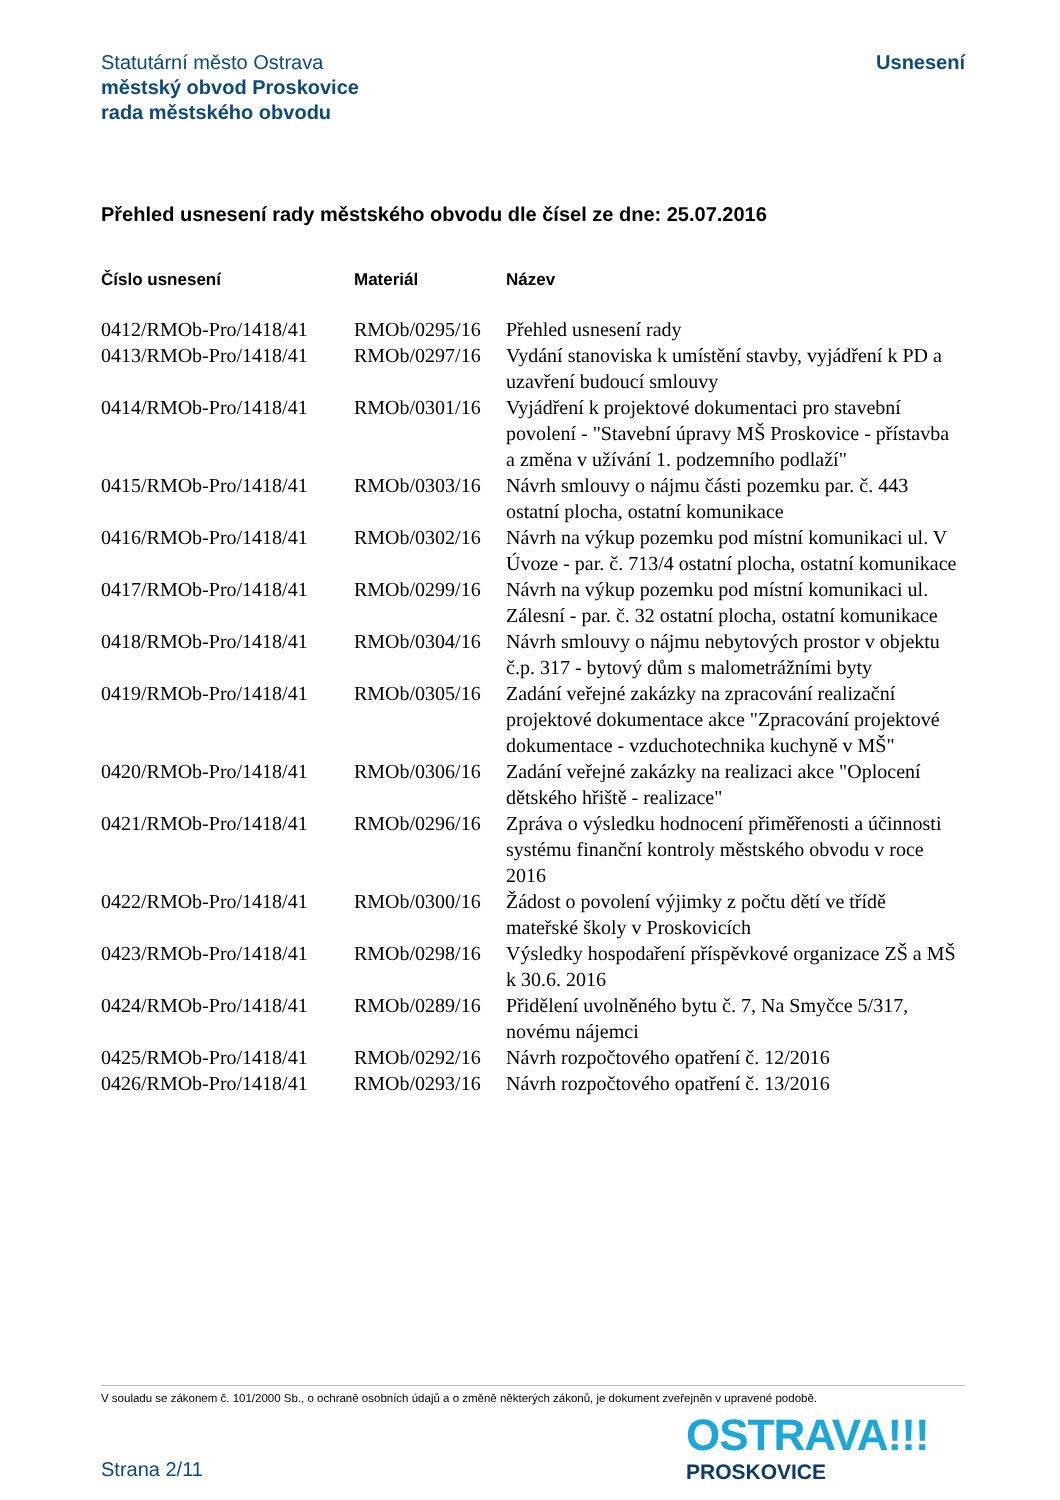Statutární město Ostrava
městský obvod Proskovice
rada městského obvodu
Usnesení
Přehled usnesení rady městského obvodu dle čísel ze dne: 25.07.2016
| Číslo usnesení | Materiál | Název |
| --- | --- | --- |
| 0412/RMOb-Pro/1418/41 | RMOb/0295/16 | Přehled usnesení rady |
| 0413/RMOb-Pro/1418/41 | RMOb/0297/16 | Vydání stanoviska k umístění stavby, vyjádření k PD a uzavření budoucí smlouvy |
| 0414/RMOb-Pro/1418/41 | RMOb/0301/16 | Vyjádření k projektové dokumentaci pro stavební povolení - "Stavební úpravy MŠ Proskovice - přístavba a změna v užívání 1. podzemního podlaží" |
| 0415/RMOb-Pro/1418/41 | RMOb/0303/16 | Návrh smlouvy o nájmu části pozemku par. č. 443 ostatní plocha, ostatní komunikace |
| 0416/RMOb-Pro/1418/41 | RMOb/0302/16 | Návrh na výkup pozemku pod místní komunikaci ul. V Úvoze - par. č. 713/4 ostatní plocha, ostatní komunikace |
| 0417/RMOb-Pro/1418/41 | RMOb/0299/16 | Návrh na výkup pozemku pod místní komunikaci ul. Zálesní - par. č. 32 ostatní plocha, ostatní komunikace |
| 0418/RMOb-Pro/1418/41 | RMOb/0304/16 | Návrh smlouvy o nájmu nebytových prostor v objektu č.p. 317 - bytový dům s malometrážními byty |
| 0419/RMOb-Pro/1418/41 | RMOb/0305/16 | Zadání veřejné zakázky na zpracování realizační projektové dokumentace akce "Zpracování projektové dokumentace - vzduchotechnika kuchyně v MŠ" |
| 0420/RMOb-Pro/1418/41 | RMOb/0306/16 | Zadání veřejné zakázky na realizaci akce "Oplocení dětského hřiště - realizace" |
| 0421/RMOb-Pro/1418/41 | RMOb/0296/16 | Zpráva o výsledku hodnocení přiměřenosti a účinnosti systému finanční kontroly městského obvodu v roce 2016 |
| 0422/RMOb-Pro/1418/41 | RMOb/0300/16 | Žádost o povolení výjimky z počtu dětí ve třídě mateřské školy v Proskovicích |
| 0423/RMOb-Pro/1418/41 | RMOb/0298/16 | Výsledky hospodaření příspěvkové organizace ZŠ a MŠ k 30.6. 2016 |
| 0424/RMOb-Pro/1418/41 | RMOb/0289/16 | Přidělení uvolněného bytu č. 7, Na Smyčce 5/317, novému nájemci |
| 0425/RMOb-Pro/1418/41 | RMOb/0292/16 | Návrh rozpočtového opatření č. 12/2016 |
| 0426/RMOb-Pro/1418/41 | RMOb/0293/16 | Návrh rozpočtového opatření č. 13/2016 |
V souladu se zákonem č. 101/2000 Sb., o ochraně osobních údajů a o změně některých zákonů, je dokument zveřejněn v upravené podobě.
OSTRAVA!!!
PROSKOVICE
Strana 2/11